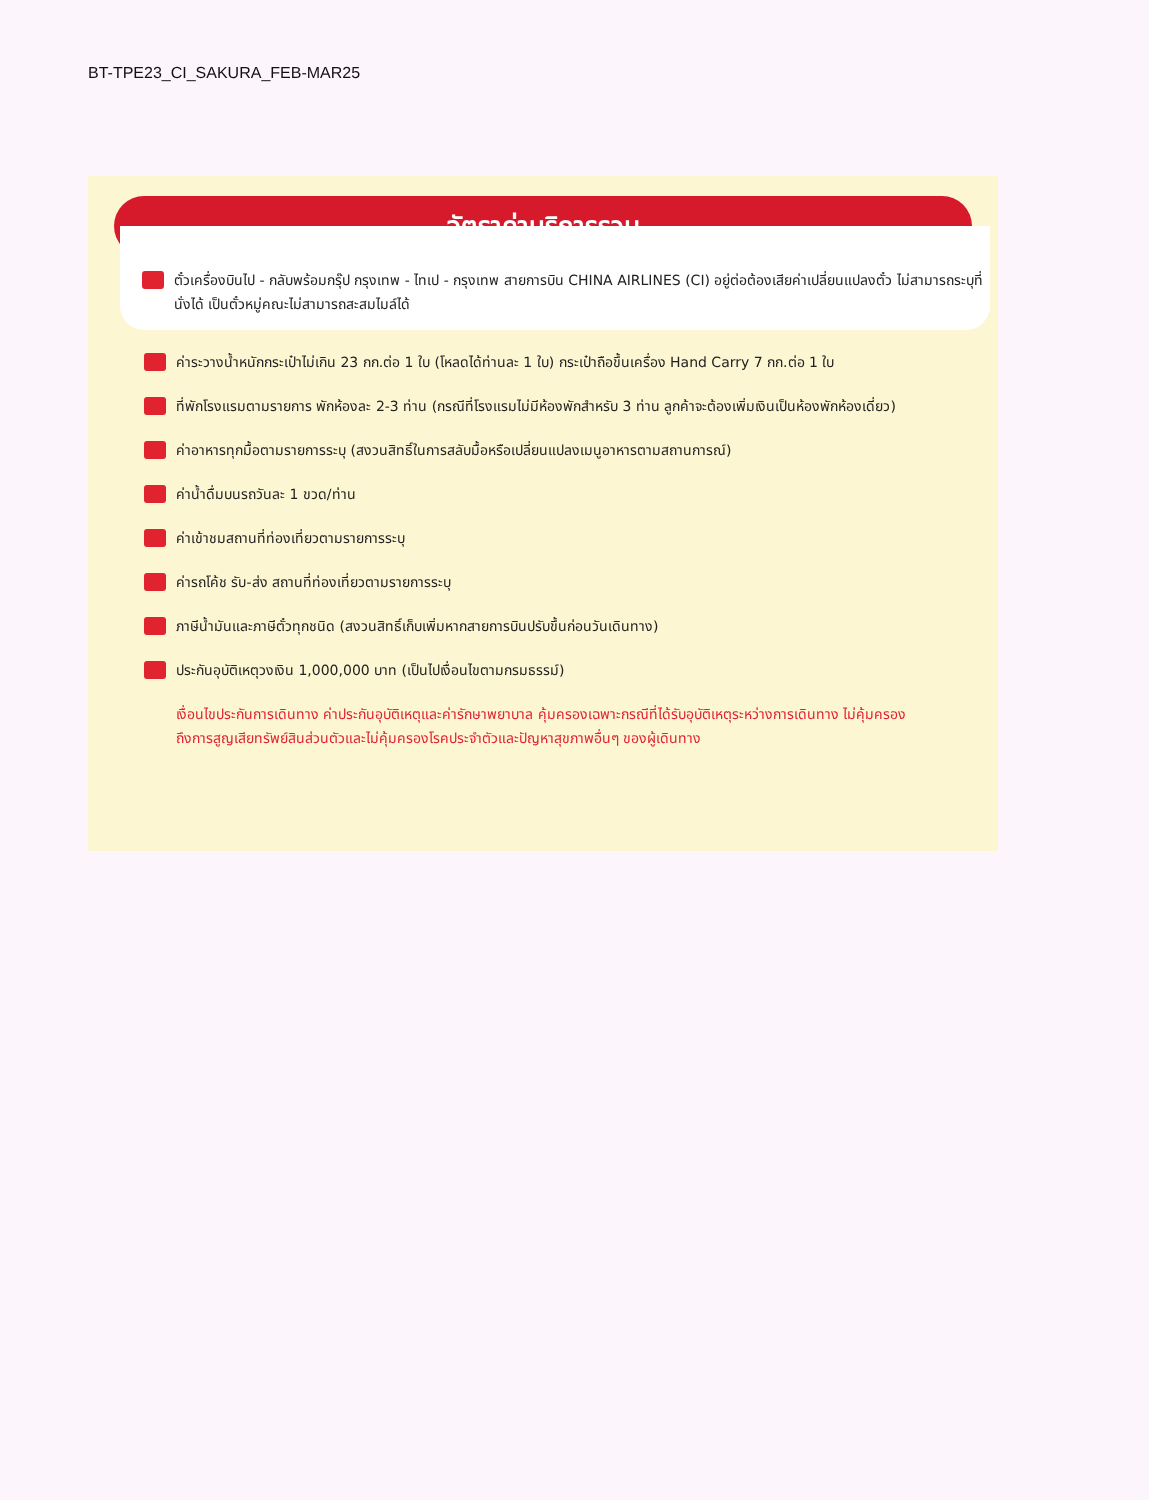BT-TPE23_CI_SAKURA_FEB-MAR25
อัตราค่าบริการรวม
ตั๋วเครื่องบินไป - กลับพร้อมกรุ๊ป กรุงเทพ - ไทเป - กรุงเทพ สายการบิน CHINA AIRLINES (CI) อยู่ต่อต้องเสียค่าเปลี่ยนแปลงตั๋ว ไม่สามารถระบุที่นั่งได้ เป็นตั๋วหมู่คณะไม่สามารถสะสมไมล์ได้
ค่าระวางน้ำหนักกระเป๋าไม่เกิน 23 กก.ต่อ 1 ใบ (โหลดได้ท่านละ 1 ใบ) กระเป๋าถือขึ้นเครื่อง Hand Carry 7 กก.ต่อ 1 ใบ
ที่พักโรงแรมตามรายการ พักห้องละ 2-3 ท่าน (กรณีที่โรงแรมไม่มีห้องพักสำหรับ 3 ท่าน ลูกค้าจะต้องเพิ่มเงินเป็นห้องพักห้องเดี่ยว)
ค่าอาหารทุกมื้อตามรายการระบุ (สงวนสิทธิ์ในการสลับมื้อหรือเปลี่ยนแปลงเมนูอาหารตามสถานการณ์)
ค่าน้ำดื่มบนรถวันละ 1 ขวด/ท่าน
ค่าเข้าชมสถานที่ท่องเที่ยวตามรายการระบุ
ค่ารถโค้ช รับ-ส่ง สถานที่ท่องเที่ยวตามรายการระบุ
ภาษีน้ำมันและภาษีตั๋วทุกชนิด (สงวนสิทธิ์เก็บเพิ่มหากสายการบินปรับขึ้นก่อนวันเดินทาง)
ประกันอุบัติเหตุวงเงิน 1,000,000 บาท (เป็นไปเงื่อนไขตามกรมธรรม์)
เงื่อนไขประกันการเดินทาง ค่าประกันอุบัติเหตุและค่ารักษาพยาบาล คุ้มครองเฉพาะกรณีที่ได้รับอุบัติเหตุระหว่างการเดินทาง ไม่คุ้มครองถึงการสูญเสียทรัพย์สินส่วนตัวและไม่คุ้มครองโรคประจำตัวและปัญหาสุขภาพอื่นๆ ของผู้เดินทาง